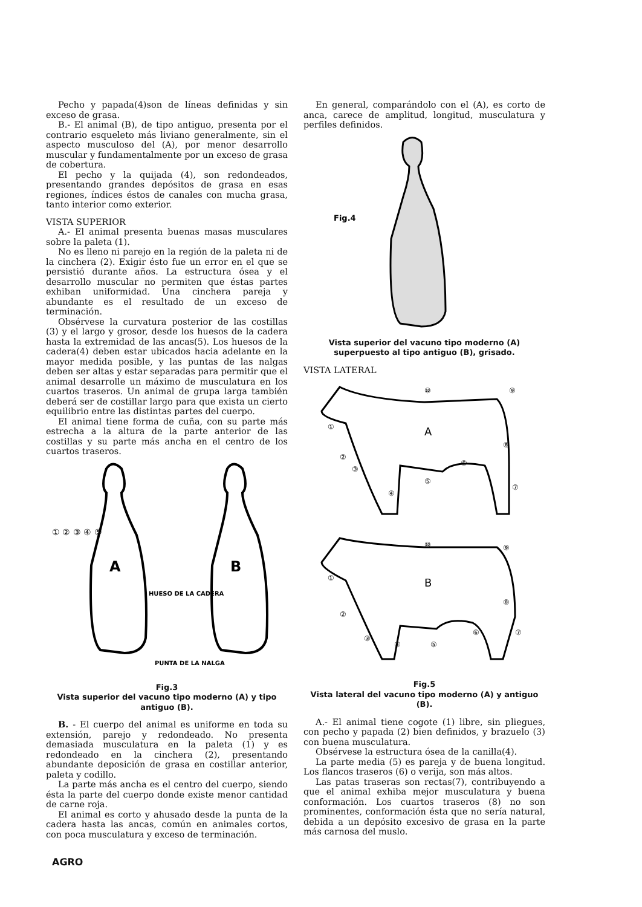Pecho y papada(4)son de líneas definidas y sin exceso de grasa.
B.- El animal (B), de tipo antiguo, presenta por el contrario esqueleto más liviano generalmente, sin el aspecto musculoso del (A), por menor desarrollo muscular y fundamentalmente por un exceso de grasa de cobertura.
El pecho y la quijada (4), son redondeados, presentando grandes depósitos de grasa en esas regiones, índices éstos de canales con mucha grasa, tanto interior como exterior.
VISTA SUPERIOR
A.- El animal presenta buenas masas musculares sobre la paleta (1).
No es lleno ni parejo en la región de la paleta ni de la cinchera (2). Exigir ésto fue un error en el que se persistió durante años. La estructura ósea y el desarrollo muscular no permiten que éstas partes exhiban uniformidad. Una cinchera pareja y abundante es el resultado de un exceso de terminación.
Obsérvese la curvatura posterior de las costillas (3) y el largo y grosor, desde los huesos de la cadera hasta la extremidad de las ancas(5). Los huesos de la cadera(4) deben estar ubicados hacia adelante en la mayor medida posible, y las puntas de las nalgas deben ser altas y estar separadas para permitir que el animal desarrolle un máximo de musculatura en los cuartos traseros. Un animal de grupa larga también deberá ser de costillar largo para que exista un cierto equilibrio entre las distintas partes del cuerpo.
El animal tiene forma de cuña, con su parte más estrecha a la altura de la parte anterior de las costillas y su parte más ancha en el centro de los cuartos traseros.
A
B
① ② ③ ④ ⑤
HUESO DE LA CADERA
PUNTA DE LA NALGA
Fig.3
Vista superior del vacuno tipo moderno (A) y tipo antiguo (B).
B. - El cuerpo del animal es uniforme en toda su extensión, parejo y redondeado. No presenta demasiada musculatura en la paleta (1) y es redondeado en la cinchera (2), presentando abundante deposición de grasa en costillar anterior, paleta y codillo.
La parte más ancha es el centro del cuerpo, siendo ésta la parte del cuerpo donde existe menor cantidad de carne roja.
El animal es corto y ahusado desde la punta de la cadera hasta las ancas, común en animales cortos, con poca musculatura y exceso de terminación.
En general, comparándolo con el (A), es corto de anca, carece de amplitud, longitud, musculatura y perfiles definidos.
Fig.4
Vista superior del vacuno tipo moderno (A) superpuesto al tipo antiguo (B), grisado.
VISTA LATERAL
A
①
②
③
④
⑤
⑥
⑦
⑧
⑨
⑩
B
①
②
③
④
⑤
⑥
⑦
⑧
⑨
⑩
Fig.5
Vista lateral del vacuno tipo moderno (A) y antiguo (B).
A.- El animal tiene cogote (1) libre, sin pliegues, con pecho y papada (2) bien definidos, y brazuelo (3) con buena musculatura.
Obsérvese la estructura ósea de la canilla(4).
La parte media (5) es pareja y de buena longitud. Los flancos traseros (6) o verija, son más altos.
Las patas traseras son rectas(7), contribuyendo a que el animal exhiba mejor musculatura y buena conformación. Los cuartos traseros (8) no son prominentes, conformación ésta que no sería natural, debida a un depósito excesivo de grasa en la parte más carnosa del muslo.
AGRO